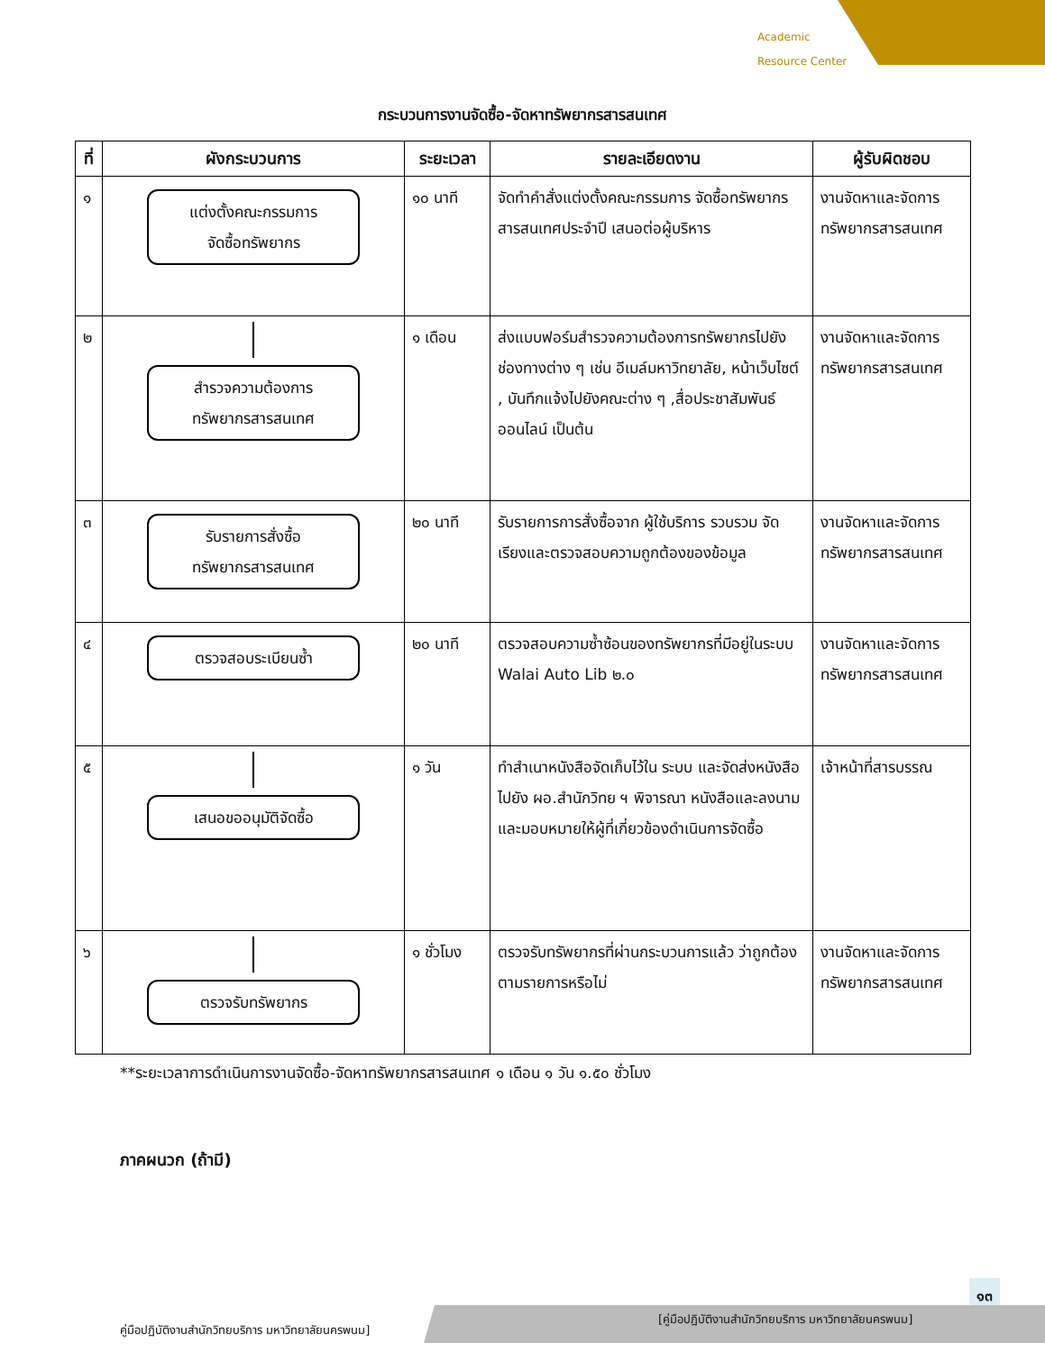Academic
Resource Center
กระบวนการงานจัดซื้อ-จัดหาทรัพยากรสารสนเทศ
| ที่ | ผังกระบวนการ | ระยะเวลา | รายละเอียดงาน | ผู้รับผิดชอบ |
| --- | --- | --- | --- | --- |
| ๑ | แต่งตั้งคณะกรรมการ จัดซื้อทรัพยากร | ๑๐ นาที | จัดทำคำสั่งแต่งตั้งคณะกรรมการ จัดซื้อทรัพยากรสารสนเทศประจำปี เสนอต่อผู้บริหาร | งานจัดหาและจัดการทรัพยากรสารสนเทศ |
| ๒ | สำรวจความต้องการ ทรัพยากรสารสนเทศ | ๑ เดือน | ส่งแบบฟอร์มสำรวจความต้องการทรัพยากรไปยังช่องทางต่าง ๆ เช่น อีเมล์มหาวิทยาลัย, หน้าเว็บไซต์ , บันทึกแจ้งไปยังคณะต่าง ๆ ,สื่อประชาสัมพันธ์ออนไลน์ เป็นต้น | งานจัดหาและจัดการทรัพยากรสารสนเทศ |
| ๓ | รับรายการสั่งซื้อ ทรัพยากรสารสนเทศ | ๒๐ นาที | รับรายการการสั่งซื้อจาก ผู้ใช้บริการ รวบรวม จัดเรียงและตรวจสอบความถูกต้องของข้อมูล | งานจัดหาและจัดการทรัพยากรสารสนเทศ |
| ๔ | ตรวจสอบระเบียนซ้ำ | ๒๐ นาที | ตรวจสอบความซ้ำซ้อนของทรัพยากรที่มีอยู่ในระบบ Walai Auto Lib ๒.๐ | งานจัดหาและจัดการทรัพยากรสารสนเทศ |
| ๕ | เสนอขออนุมัติจัดซื้อ | ๑ วัน | ทำสำเนาหนังสือจัดเก็บไว้ใน ระบบ และจัดส่งหนังสือไปยัง ผอ.สำนักวิทย ฯ พิจารณา หนังสือและลงนาม และมอบหมายให้ผู้ที่เกี่ยวข้องดำเนินการจัดซื้อ | เจ้าหน้าที่สารบรรณ |
| ๖ | ตรวจรับทรัพยากร | ๑ ชั่วโมง | ตรวจรับทรัพยากรที่ผ่านกระบวนการแล้ว ว่าถูกต้องตามรายการหรือไม่ | งานจัดหาและจัดการทรัพยากรสารสนเทศ |
**ระยะเวลาการดำเนินการงานจัดซื้อ-จัดหาทรัพยากรสารสนเทศ ๑ เดือน ๑ วัน ๑.๕๐ ชั่วโมง
ภาคผนวก (ถ้ามี)
๑๓
คู่มือปฏิบัติงานสำนักวิทยบริการ มหาวิทยาลัยนครพนม]
[คู่มือปฏิบัติงานสำนักวิทยบริการ มหาวิทยาลัยนครพนม]